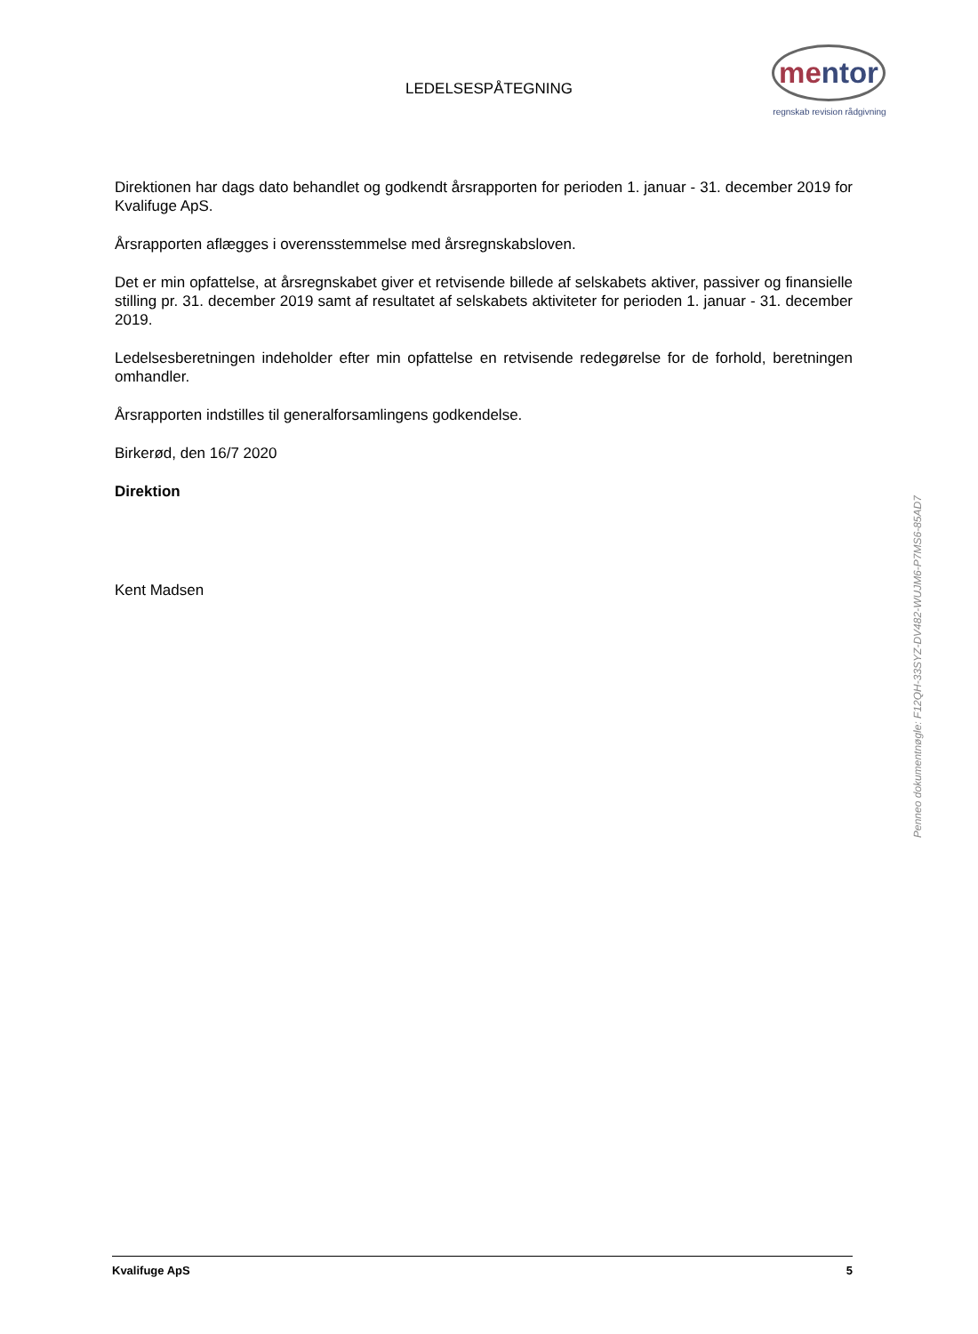LEDELSESPÅTEGNING
mentor
regnskab revision rådgivning
Direktionen har dags dato behandlet og godkendt årsrapporten for perioden 1. januar - 31. december 2019 for Kvalifuge ApS.
Årsrapporten aflægges i overensstemmelse med årsregnskabsloven.
Det er min opfattelse, at årsregnskabet giver et retvisende billede af selskabets aktiver, passiver og finansielle stilling pr. 31. december 2019 samt af resultatet af selskabets aktiviteter for perioden 1. januar - 31. december 2019.
Ledelsesberetningen indeholder efter min opfattelse en retvisende redegørelse for de forhold, beretningen omhandler.
Årsrapporten indstilles til generalforsamlingens godkendelse.
Birkerød, den 16/7 2020
Direktion
Kent Madsen
Penneo dokumentnøgle: F12QH-33SYZ-DV482-WUJM6-P7MS6-85AD7
Kvalifuge ApS 5